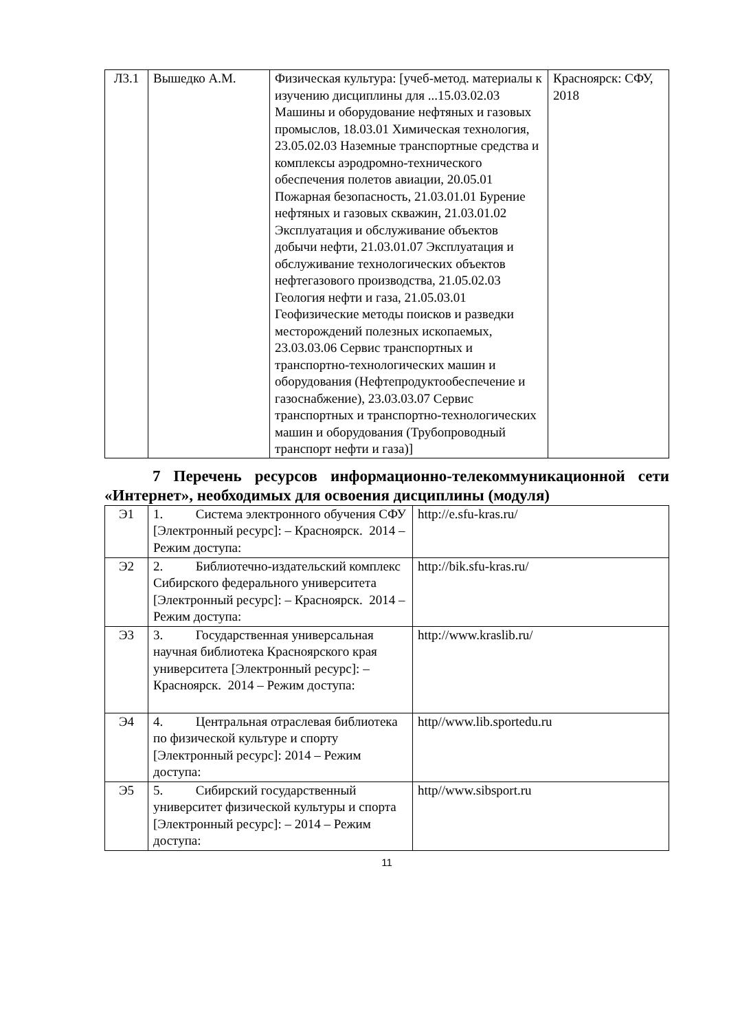| Л3.1 | Вышедко А.М. | Физическая культура: [учеб-метод. материалы к изучению дисциплины для ...15.03.02.03 Машины и оборудование нефтяных и газовых промыслов, 18.03.01 Химическая технология, 23.05.02.03 Наземные транспортные средства и комплексы аэродромно-технического обеспечения полетов авиации, 20.05.01 Пожарная безопасность, 21.03.01.01 Бурение нефтяных и газовых скважин, 21.03.01.02 Эксплуатация и обслуживание объектов добычи нефти, 21.03.01.07 Эксплуатация и обслуживание технологических объектов нефтегазового производства, 21.05.02.03 Геология нефти и газа, 21.05.03.01 Геофизические методы поисков и разведки месторождений полезных ископаемых, 23.03.03.06 Сервис транспортных и транспортно-технологических машин и оборудования (Нефтепродуктообеспечение и газоснабжение), 23.03.03.07 Сервис транспортных и транспортно-технологических машин и оборудования (Трубопроводный транспорт нефти и газа)] | Красноярск: СФУ, 2018 |
7 Перечень ресурсов информационно-телекоммуникационной сети «Интернет», необходимых для освоения дисциплины (модуля)
| Э1 | 1. Система электронного обучения СФУ [Электронный ресурс]: – Красноярск. 2014 – Режим доступа: | http://e.sfu-kras.ru/ |
| Э2 | 2. Библиотечно-издательский комплекс Сибирского федерального университета [Электронный ресурс]: – Красноярск. 2014 – Режим доступа: | http://bik.sfu-kras.ru/ |
| Э3 | 3. Государственная универсальная научная библиотека Красноярского края университета [Электронный ресурс]: – Красноярск. 2014 – Режим доступа: | http://www.kraslib.ru/ |
| Э4 | 4. Центральная отраслевая библиотека по физической культуре и спорту [Электронный ресурс]: 2014 – Режим доступа: | http//www.lib.sportedu.ru |
| Э5 | 5. Сибирский государственный университет физической культуры и спорта [Электронный ресурс]: – 2014 – Режим доступа: | http//www.sibsport.ru |
11